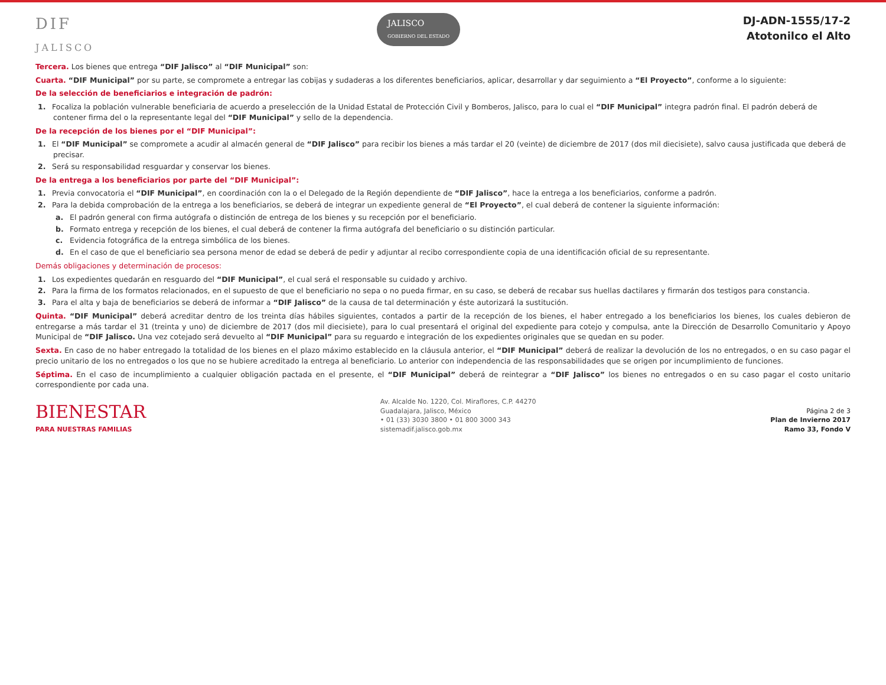DIF
JALISCO
JALISCO
GOBIERNO DEL ESTADO
DJ-ADN-1555/17-2
Atotonilco el Alto
Tercera. Los bienes que entrega “DIF Jalisco” al “DIF Municipal” son:
Cuarta. “DIF Municipal” por su parte, se compromete a entregar las cobijas y sudaderas a los diferentes beneficiarios, aplicar, desarrollar y dar seguimiento a “El Proyecto”, conforme a lo siguiente:
De la selección de beneficiarios e integración de padrón:
1. Focaliza la población vulnerable beneficiaria de acuerdo a preselección de la Unidad Estatal de Protección Civil y Bomberos, Jalisco, para lo cual el “DIF Municipal” integra padrón final. El padrón deberá de contener firma del o la representante legal del “DIF Municipal” y sello de la dependencia.
De la recepción de los bienes por el “DIF Municipal”:
1. El “DIF Municipal” se compromete a acudir al almacén general de “DIF Jalisco” para recibir los bienes a más tardar el 20 (veinte) de diciembre de 2017 (dos mil diecisiete), salvo causa justificada que deberá de precisar.
2. Será su responsabilidad resguardar y conservar los bienes.
De la entrega a los beneficiarios por parte del “DIF Municipal”:
1. Previa convocatoria el “DIF Municipal”, en coordinación con la o el Delegado de la Región dependiente de “DIF Jalisco”, hace la entrega a los beneficiarios, conforme a padrón.
2. Para la debida comprobación de la entrega a los beneficiarios, se deberá de integrar un expediente general de “El Proyecto”, el cual deberá de contener la siguiente información:
a. El padrón general con firma autógrafa o distinción de entrega de los bienes y su recepción por el beneficiario.
b. Formato entrega y recepción de los bienes, el cual deberá de contener la firma autógrafa del beneficiario o su distinción particular.
c. Evidencia fotográfica de la entrega simbólica de los bienes.
d. En el caso de que el beneficiario sea persona menor de edad se deberá de pedir y adjuntar al recibo correspondiente copia de una identificación oficial de su representante.
Demás obligaciones y determinación de procesos:
1. Los expedientes quedarán en resguardo del “DIF Municipal”, el cual será el responsable su cuidado y archivo.
2. Para la firma de los formatos relacionados, en el supuesto de que el beneficiario no sepa o no pueda firmar, en su caso, se deberá de recabar sus huellas dactilares y firmarán dos testigos para constancia.
3. Para el alta y baja de beneficiarios se deberá de informar a “DIF Jalisco” de la causa de tal determinación y éste autorizará la sustitución.
Quinta. “DIF Municipal” deberá acreditar dentro de los treinta días hábiles siguientes, contados a partir de la recepción de los bienes, el haber entregado a los beneficiarios los bienes, los cuales debieron de entregarse a más tardar el 31 (treinta y uno) de diciembre de 2017 (dos mil diecisiete), para lo cual presentará el original del expediente para cotejo y compulsa, ante la Dirección de Desarrollo Comunitario y Apoyo Municipal de “DIF Jalisco. Una vez cotejado será devuelto al “DIF Municipal” para su reguardo e integración de los expedientes originales que se quedan en su poder.
Sexta. En caso de no haber entregado la totalidad de los bienes en el plazo máximo establecido en la cláusula anterior, el “DIF Municipal” deberá de realizar la devolución de los no entregados, o en su caso pagar el precio unitario de los no entregados o los que no se hubiere acreditado la entrega al beneficiario. Lo anterior con independencia de las responsabilidades que se origen por incumplimiento de funciones.
Séptima. En el caso de incumplimiento a cualquier obligación pactada en el presente, el “DIF Municipal” deberá de reintegrar a “DIF Jalisco” los bienes no entregados o en su caso pagar el costo unitario correspondiente por cada una.
BIENESTAR
PARA NUESTRAS FAMILIAS
Av. Alcalde No. 1220, Col. Miraflores, C.P. 44270
Guadalajara, Jalisco, México
• 01 (33) 3030 3800 • 01 800 3000 343
sistemadif.jalisco.gob.mx
Página 2 de 3
Plan de Invierno 2017
Ramo 33, Fondo V